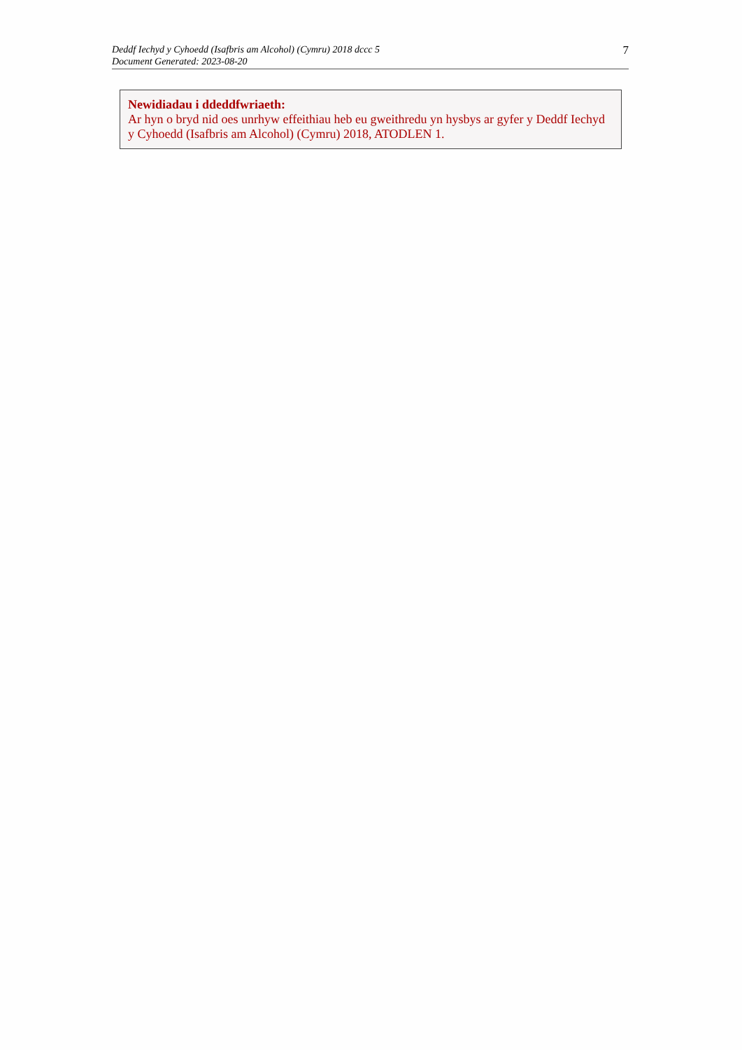Deddf Iechyd y Cyhoedd (Isafbris am Alcohol) (Cymru) 2018 dccc 5
Document Generated: 2023-08-20
7
Newidiadau i ddeddfwriaeth:
Ar hyn o bryd nid oes unrhyw effeithiau heb eu gweithredu yn hysbys ar gyfer y Deddf Iechyd y Cyhoedd (Isafbris am Alcohol) (Cymru) 2018, ATODLEN 1.